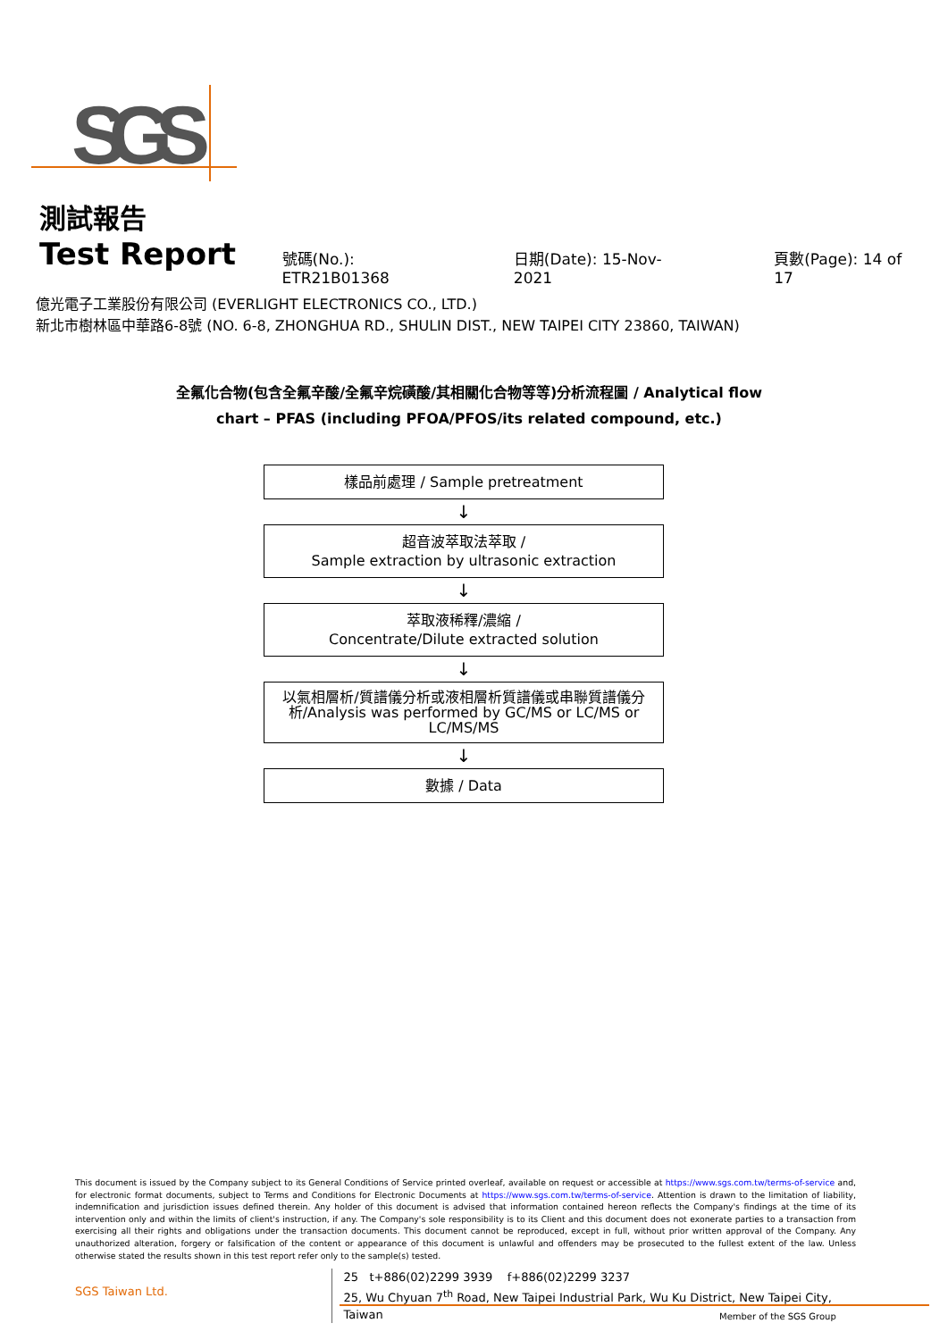SGS
測試報告
Test Report
號碼(No.): ETR21B01368 日期(Date): 15-Nov-2021 頁數(Page): 14 of 17
億光電子工業股份有限公司 (EVERLIGHT ELECTRONICS CO., LTD.)
新北市樹林區中華路6-8號 (NO. 6-8, ZHONGHUA RD., SHULIN DIST., NEW TAIPEI CITY 23860, TAIWAN)
全氟化合物(包含全氟辛酸/全氟辛烷磺酸/其相關化合物等等)分析流程圖 / Analytical flow
chart – PFAS (including PFOA/PFOS/its related compound, etc.)
樣品前處理 / Sample pretreatment
↓
超音波萃取法萃取 /
Sample extraction by ultrasonic extraction
↓
萃取液稀釋/濃縮 /
Concentrate/Dilute extracted solution
↓
以氣相層析/質譜儀分析或液相層析質譜儀或串聯質譜儀分析/Analysis was performed by GC/MS or LC/MS or LC/MS/MS
↓
數據 / Data
This document is issued by the Company subject to its General Conditions of Service printed overleaf, available on request or accessible at https://www.sgs.com.tw/terms-of-service and, for electronic format documents, subject to Terms and Conditions for Electronic Documents at https://www.sgs.com.tw/terms-of-service. Attention is drawn to the limitation of liability, indemnification and jurisdiction issues defined therein. Any holder of this document is advised that information contained hereon reflects the Company's findings at the time of its intervention only and within the limits of client's instruction, if any. The Company's sole responsibility is to its Client and this document does not exonerate parties to a transaction from exercising all their rights and obligations under the transaction documents. This document cannot be reproduced, except in full, without prior written approval of the Company. Any unauthorized alteration, forgery or falsification of the content or appearance of this document is unlawful and offenders may be prosecuted to the fullest extent of the law. Unless otherwise stated the results shown in this test report refer only to the sample(s) tested.
SGS Taiwan Ltd.
25 t+886(02)2299 3939 f+886(02)2299 3237
25, Wu Chyuan 7<sup>th</sup> Road, New Taipei Industrial Park, Wu Ku District, New Taipei City, Taiwan
Member of the SGS Group